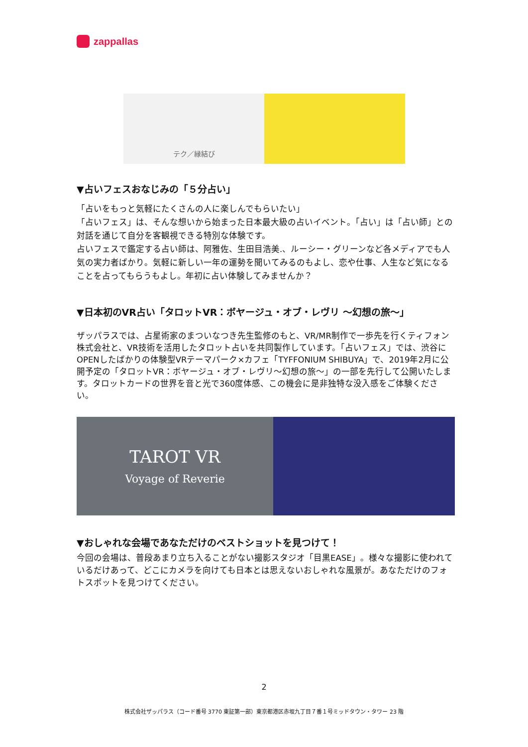zappallas
テク／縁結び
▼占いフェスおなじみの「５分占い」
「占いをもっと気軽にたくさんの人に楽しんでもらいたい」
「占いフェス」は、そんな想いから始まった日本最大級の占いイベント。「占い」は「占い師」との対話を通じて自分を客観視できる特別な体験です。
占いフェスで鑑定する占い師は、阿雅佐、生田目浩美.、ルーシー・グリーンなど各メディアでも人気の実力者ばかり。気軽に新しい一年の運勢を聞いてみるのもよし、恋や仕事、人生など気になることを占ってもらうもよし。年初に占い体験してみませんか？
▼日本初のVR占い「タロットVR：ボヤージュ・オブ・レヴリ 〜幻想の旅〜」
ザッパラスでは、占星術家のまついなつき先生監修のもと、VR/MR制作で一歩先を行くティフォン株式会社と、VR技術を活用したタロット占いを共同製作しています。「占いフェス」では、渋谷にOPENしたばかりの体験型VRテーマパーク×カフェ「TYFFONIUM SHIBUYA」で、2019年2月に公開予定の「タロットVR：ボヤージュ・オブ・レヴリ〜幻想の旅〜」の一部を先行して公開いたします。タロットカードの世界を音と光で360度体感、この機会に是非独特な没入感をご体験ください。
TAROT VR
Voyage of Reverie
▼おしゃれな会場であなただけのベストショットを見つけて！
今回の会場は、普段あまり立ち入ることがない撮影スタジオ「目黒EASE」。様々な撮影に使われているだけあって、どこにカメラを向けても日本とは思えないおしゃれな風景が。あなただけのフォトスポットを見つけてください。
2
株式会社ザッパラス（コード番号 3770 東証第一部）東京都港区赤坂九丁目７番１号ミッドタウン・タワー 23 階